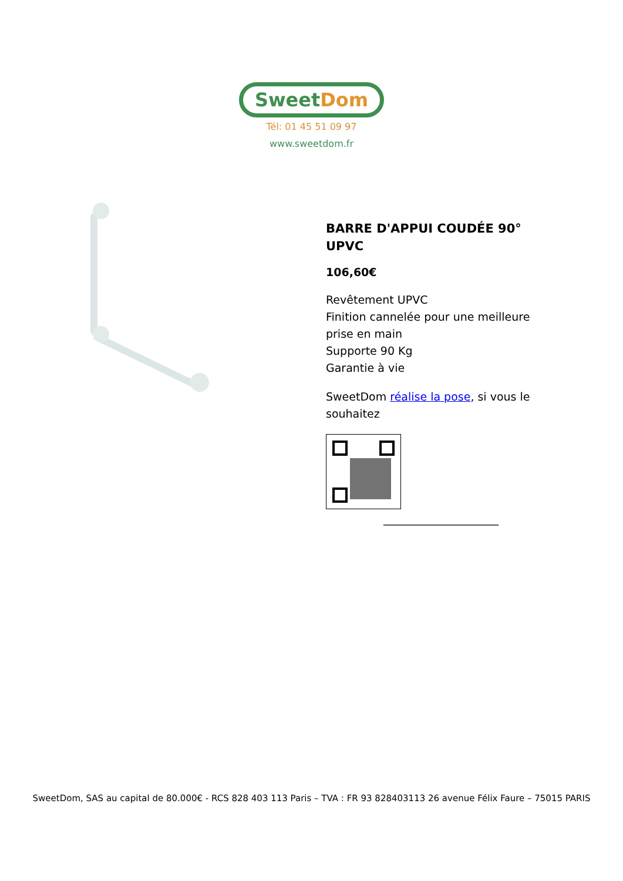Sweet Dom
Tél: 01 45 51 09 97
www.sweetdom.fr
BARRE D'APPUI COUDÉE 90° UPVC
106,60€
Revêtement UPVC
Finition cannelée pour une meilleure prise en main
Supporte 90 Kg
Garantie à vie
SweetDom réalise la pose, si vous le souhaitez
SweetDom, SAS au capital de 80.000€ - RCS 828 403 113 Paris – TVA : FR 93 828403113 26 avenue Félix Faure – 75015 PARIS